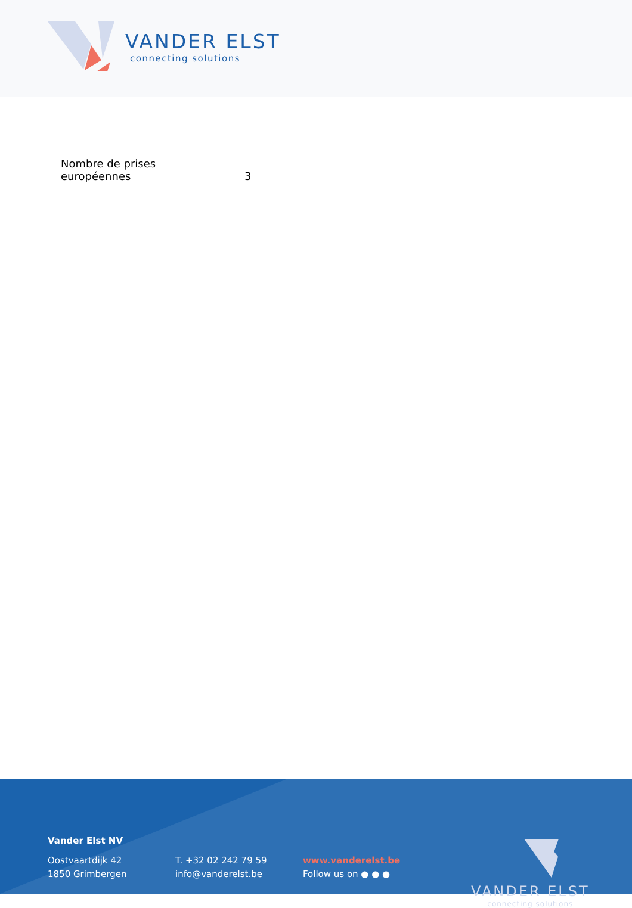VANDER ELST
connecting solutions
| Nombre de prises européennes | 3 |
Vander Elst NV
Oostvaartdijk 42
1850 Grimbergen
T. +32 02 242 79 59
info@vanderelst.be
www.vanderelst.be
Follow us on ● ● ●
VANDER ELST
connecting solutions